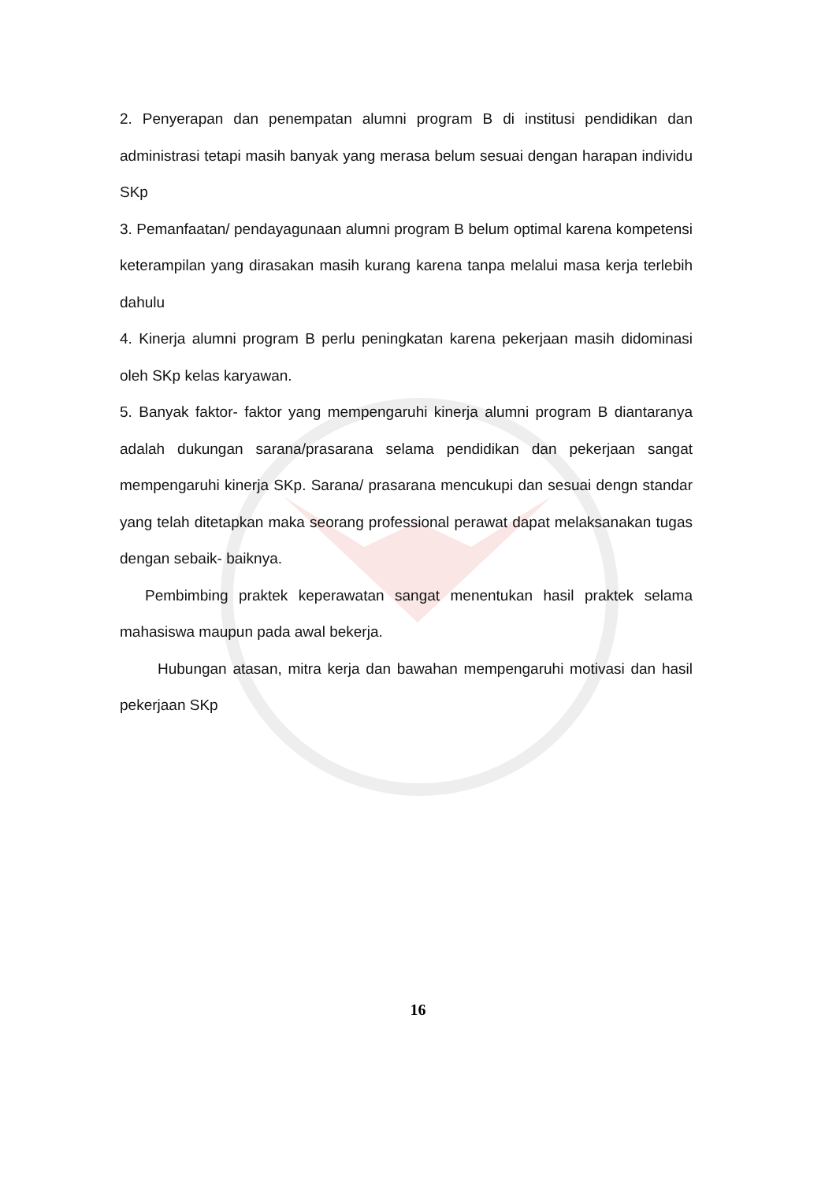2. Penyerapan dan penempatan alumni program B di institusi pendidikan dan administrasi tetapi masih banyak yang merasa belum sesuai dengan harapan individu SKp
3. Pemanfaatan/ pendayagunaan alumni program B belum optimal karena kompetensi keterampilan yang dirasakan masih kurang karena tanpa melalui masa kerja terlebih dahulu
4. Kinerja alumni program B perlu peningkatan karena pekerjaan masih didominasi oleh SKp kelas karyawan.
5. Banyak faktor- faktor yang mempengaruhi kinerja alumni program B diantaranya adalah dukungan sarana/prasarana selama pendidikan dan pekerjaan sangat mempengaruhi kinerja SKp. Sarana/ prasarana mencukupi dan sesuai dengn standar yang telah ditetapkan maka seorang professional perawat dapat melaksanakan tugas dengan sebaik- baiknya.
Pembimbing praktek keperawatan sangat menentukan hasil praktek selama mahasiswa maupun pada awal bekerja.
Hubungan atasan, mitra kerja dan bawahan mempengaruhi motivasi dan hasil pekerjaan SKp
16